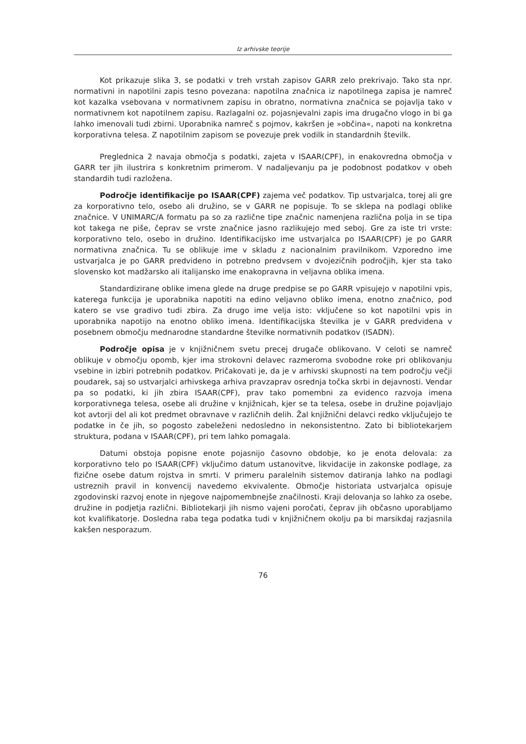Iz arhivske teorije
Kot prikazuje slika 3, se podatki v treh vrstah zapisov GARR zelo prekrivajo. Tako sta npr. normativni in napotilni zapis tesno povezana: napotilna značnica iz napotilnega zapisa je namreč kot kazalka vsebovana v normativnem zapisu in obratno, normativna značnica se pojavlja tako v normativnem kot napotilnem zapisu. Razlagalni oz. pojasnjevalni zapis ima drugačno vlogo in bi ga lahko imenovali tudi zbirni. Uporabnika namreč s pojmov, kakršen je »občina«, napoti na konkretna korporativna telesa. Z napotilnim zapisom se povezuje prek vodilk in standardnih številk.
Preglednica 2 navaja območja s podatki, zajeta v ISAAR(CPF), in enakovredna območja v GARR ter jih ilustrira s konkretnim primerom. V nadaljevanju pa je podobnost podatkov v obeh standardih tudi razložena.
Področje identifikacije po ISAAR(CPF) zajema več podatkov. Tip ustvarjalca, torej ali gre za korporativno telo, osebo ali družino, se v GARR ne popisuje. To se sklepa na podlagi oblike značnice. V UNIMARC/A formatu pa so za različne tipe značnic namenjena različna polja in se tipa kot takega ne piše, čeprav se vrste značnice jasno razlikujejo med seboj. Gre za iste tri vrste: korporativno telo, osebo in družino. Identifikacijsko ime ustvarjalca po ISAAR(CPF) je po GARR normativna značnica. Tu se oblikuje ime v skladu z nacionalnim pravilnikom. Vzporedno ime ustvarjalca je po GARR predvideno in potrebno predvsem v dvojezičnih področjih, kjer sta tako slovensko kot madžarsko ali italijansko ime enakopravna in veljavna oblika imena.
Standardizirane oblike imena glede na druge predpise se po GARR vpisujejo v napotilni vpis, katerega funkcija je uporabnika napotiti na edino veljavno obliko imena, enotno značnico, pod katero se vse gradivo tudi zbira. Za drugo ime velja isto: vključene so kot napotilni vpis in uporabnika napotijo na enotno obliko imena. Identifikacijska številka je v GARR predvidena v posebnem območju mednarodne standardne številke normativnih podatkov (ISADN).
Področje opisa je v knjižničnem svetu precej drugače oblikovano. V celoti se namreč oblikuje v območju opomb, kjer ima strokovni delavec razmeroma svobodne roke pri oblikovanju vsebine in izbiri potrebnih podatkov. Pričakovati je, da je v arhivski skupnosti na tem področju večji poudarek, saj so ustvarjalci arhivskega arhiva pravzaprav osrednja točka skrbi in dejavnosti. Vendar pa so podatki, ki jih zbira ISAAR(CPF), prav tako pomembni za evidenco razvoja imena korporativnega telesa, osebe ali družine v knjižnicah, kjer se ta telesa, osebe in družine pojavljajo kot avtorji del ali kot predmet obravnave v različnih delih. Žal knjižnični delavci redko vključujejo te podatke in če jih, so pogosto zabeleženi nedosledno in nekonsistentno. Zato bi bibliotekarjem struktura, podana v ISAAR(CPF), pri tem lahko pomagala.
Datumi obstoja popisne enote pojasnijo časovno obdobje, ko je enota delovala: za korporativno telo po ISAAR(CPF) vključimo datum ustanovitve, likvidacije in zakonske podlage, za fizične osebe datum rojstva in smrti. V primeru paralelnih sistemov datiranja lahko na podlagi ustreznih pravil in konvencij navedemo ekvivalente. Območje historiata ustvarjalca opisuje zgodovinski razvoj enote in njegove najpomembnejše značilnosti. Kraji delovanja so lahko za osebe, družine in podjetja različni. Bibliotekarji jih nismo vajeni poročati, čeprav jih občasno uporabljamo kot kvalifikatorje. Dosledna raba tega podatka tudi v knjižničnem okolju pa bi marsikdaj razjasnila kakšen nesporazum.
76